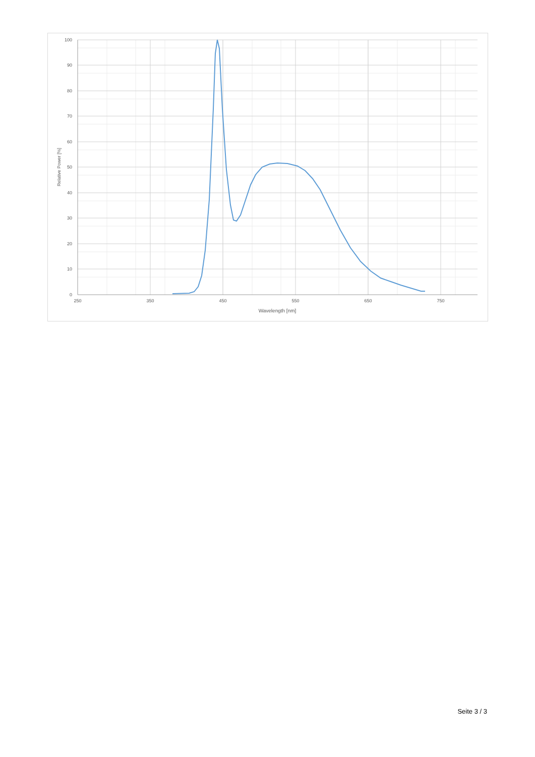100
90
80
70
60
50
40
30
20
10
0
250
350
450
550
650
750
Wavelength [nm]
Relative Power [%]
Seite 3 / 3